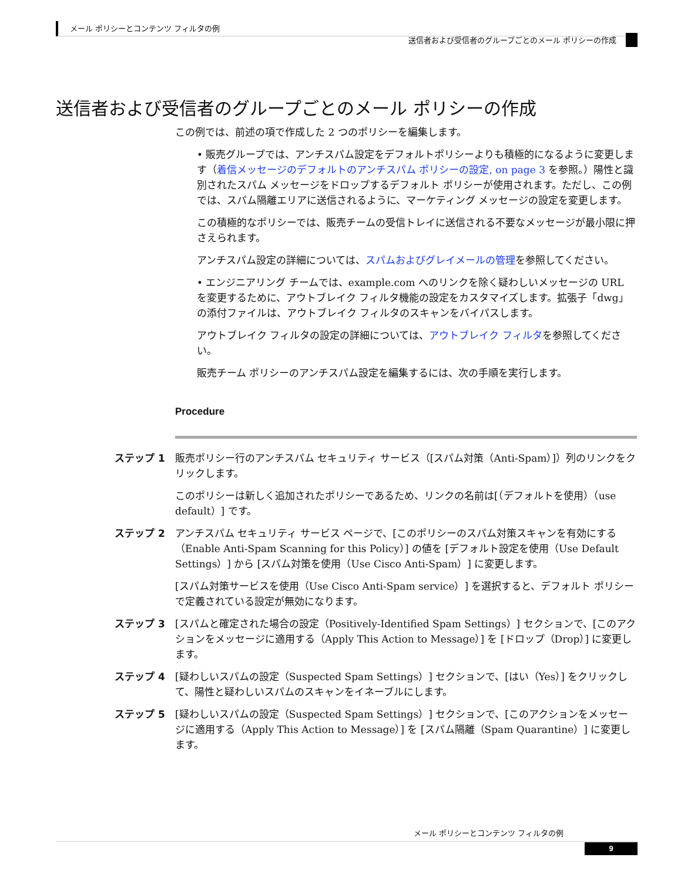メール ポリシーとコンテンツ フィルタの例
送信者および受信者のグループごとのメール ポリシーの作成
送信者および受信者のグループごとのメール ポリシーの作成
この例では、前述の項で作成した 2 つのポリシーを編集します。
• 販売グループでは、アンチスパム設定をデフォルトポリシーよりも積極的になるように変更します（着信メッセージのデフォルトのアンチスパム ポリシーの設定, on page 3 を参照。）陽性と識別されたスパム メッセージをドロップするデフォルト ポリシーが使用されます。ただし、この例では、スパム隔離エリアに送信されるように、マーケティング メッセージの設定を変更します。
この積極的なポリシーでは、販売チームの受信トレイに送信される不要なメッセージが最小限に押さえられます。
アンチスパム設定の詳細については、スパムおよびグレイメールの管理を参照してください。
• エンジニアリング チームでは、example.com へのリンクを除く疑わしいメッセージの URL を変更するために、アウトブレイク フィルタ機能の設定をカスタマイズします。拡張子「dwg」の添付ファイルは、アウトブレイク フィルタのスキャンをバイパスします。
アウトブレイク フィルタの設定の詳細については、アウトブレイク フィルタを参照してください。
販売チーム ポリシーのアンチスパム設定を編集するには、次の手順を実行します。
Procedure
ステップ 1 販売ポリシー行のアンチスパム セキュリティ サービス（[スパム対策（Anti-Spam）]）列のリンクをクリックします。
このポリシーは新しく追加されたポリシーであるため、リンクの名前は[（デフォルトを使用）（use default）] です。
ステップ 2 アンチスパム セキュリティ サービス ページで、[このポリシーのスパム対策スキャンを有効にする（Enable Anti-Spam Scanning for this Policy）] の値を [デフォルト設定を使用（Use Default Settings）] から [スパム対策を使用（Use Cisco Anti-Spam）] に変更します。
[スパム対策サービスを使用（Use Cisco Anti-Spam service）] を選択すると、デフォルト ポリシーで定義されている設定が無効になります。
ステップ 3 [スパムと確定された場合の設定（Positively-Identified Spam Settings）] セクションで、[このアクションをメッセージに適用する（Apply This Action to Message）] を [ドロップ（Drop）] に変更します。
ステップ 4 [疑わしいスパムの設定（Suspected Spam Settings）] セクションで、[はい（Yes）] をクリックして、陽性と疑わしいスパムのスキャンをイネーブルにします。
ステップ 5 [疑わしいスパムの設定（Suspected Spam Settings）] セクションで、[このアクションをメッセージに適用する（Apply This Action to Message）] を [スパム隔離（Spam Quarantine）] に変更します。
メール ポリシーとコンテンツ フィルタの例
9